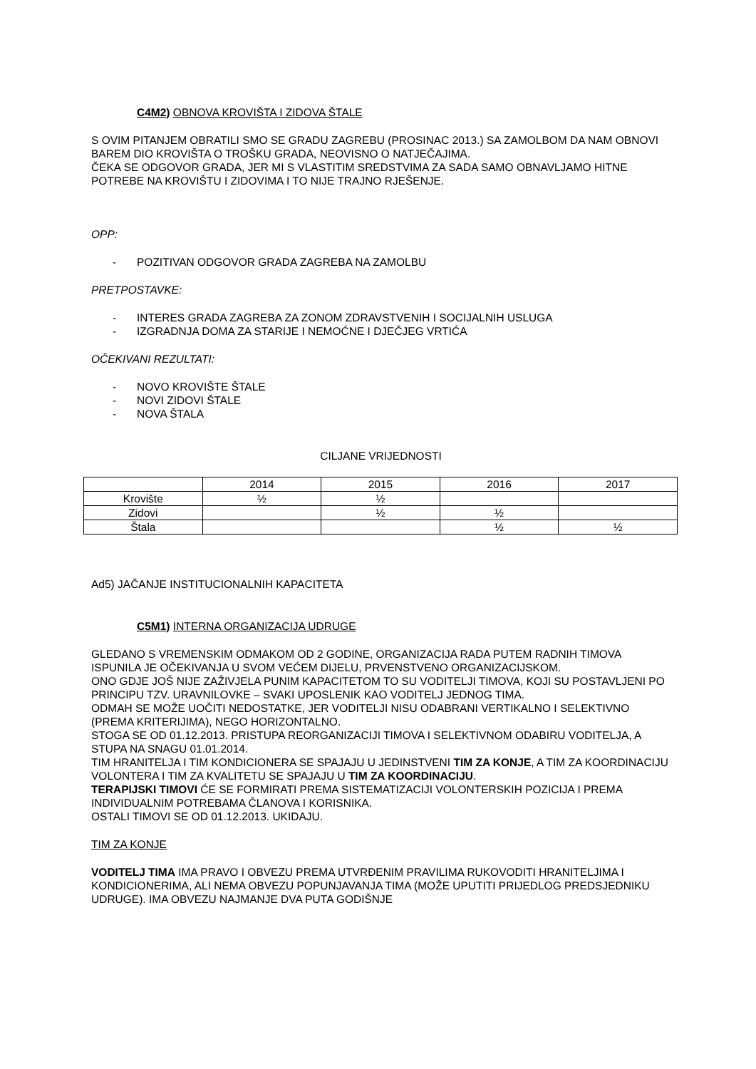C4M2) OBNOVA KROVIŠTA I ZIDOVA ŠTALE
S OVIM PITANJEM OBRATILI SMO SE GRADU ZAGREBU (PROSINAC 2013.) SA ZAMOLBOM DA NAM OBNOVI BAREM DIO KROVIŠTA O TROŠKU GRADA, NEOVISNO O NATJEČAJIMA.
ČEKA SE ODGOVOR GRADA, JER MI S VLASTITIM SREDSTVIMA ZA SADA SAMO OBNAVLJAMO HITNE POTREBE NA KROVIŠTU I ZIDOVIMA I TO NIJE TRAJNO RJEŠENJE.
OPP:
- POZITIVAN ODGOVOR GRADA ZAGREBA NA ZAMOLBU
PRETPOSTAVKE:
- INTERES GRADA ZAGREBA ZA ZONOM ZDRAVSTVENIH I SOCIJALNIH USLUGA
- IZGRADNJA DOMA ZA STARIJE I NEMOĆNE I DJEČJEG VRTIĆA
OČEKIVANI REZULTATI:
- NOVO KROVIŠTE ŠTALE
- NOVI ZIDOVI ŠTALE
- NOVA ŠTALA
CILJANE VRIJEDNOSTI
| | 2014 | 2015 | 2016 | 2017 |
| Krovište | ½ | ½ | | |
| Zidovi | | ½ | ½ | |
| Štala | | | ½ | ½ |
Ad5) JAČANJE INSTITUCIONALNIH KAPACITETA
C5M1) INTERNA ORGANIZACIJA UDRUGE
GLEDANO S VREMENSKIM ODMAKOM OD 2 GODINE, ORGANIZACIJA RADA PUTEM RADNIH TIMOVA ISPUNILA JE OČEKIVANJA U SVOM VEĆEM DIJELU, PRVENSTVENO ORGANIZACIJSKOM.
ONO GDJE JOŠ NIJE ZAŽIVJELA PUNIM KAPACITETOM TO SU VODITELJI TIMOVA, KOJI SU POSTAVLJENI PO PRINCIPU TZV. URAVNILOVKE – SVAKI UPOSLENIK KAO VODITELJ JEDNOG TIMA.
ODMAH SE MOŽE UOČITI NEDOSTATKE, JER VODITELJI NISU ODABRANI VERTIKALNO I SELEKTIVNO (PREMA KRITERIJIMA), NEGO HORIZONTALNO.
STOGA SE OD 01.12.2013. PRISTUPA REORGANIZACIJI TIMOVA I SELEKTIVNOM ODABIRU VODITELJA, A STUPA NA SNAGU 01.01.2014.
TIM HRANITELJA I TIM KONDICIONERA SE SPAJAJU U JEDINSTVENI TIM ZA KONJE, A TIM ZA KOORDINACIJU VOLONTERA I TIM ZA KVALITETU SE SPAJAJU U TIM ZA KOORDINACIJU.
TERAPIJSKI TIMOVI ĆE SE FORMIRATI PREMA SISTEMATIZACIJI VOLONTERSKIH POZICIJA I PREMA INDIVIDUALNIM POTREBAMA ČLANOVA I KORISNIKA.
OSTALI TIMOVI SE OD 01.12.2013. UKIDAJU.
TIM ZA KONJE
VODITELJ TIMA IMA PRAVO I OBVEZU PREMA UTVRĐENIM PRAVILIMA RUKOVODITI HRANITELJIMA I KONDICIONERIMA, ALI NEMA OBVEZU POPUNJAVANJA TIMA (MOŽE UPUTITI PRIJEDLOG PREDSJEDNIKU UDRUGE). IMA OBVEZU NAJMANJE DVA PUTA GODIŠNJE